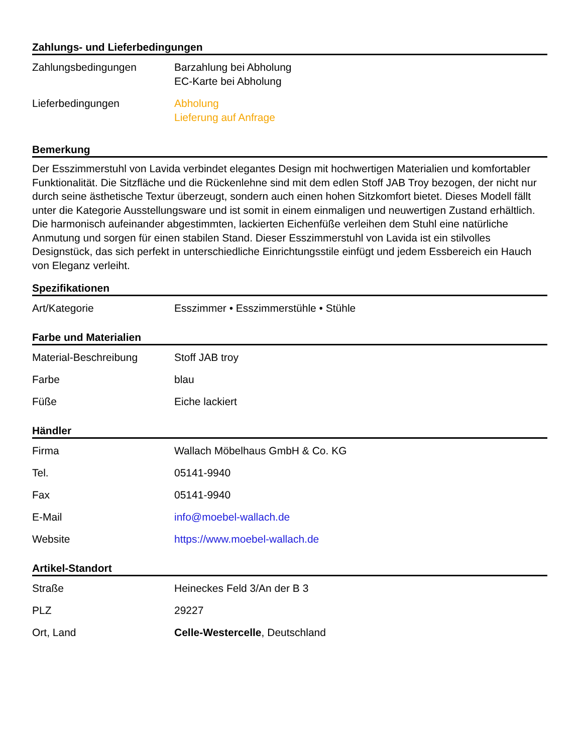Zahlungs- und Lieferbedingungen
| Zahlungsbedingungen | Barzahlung bei Abholung EC-Karte bei Abholung |
| Lieferbedingungen | Abholung Lieferung auf Anfrage |
Bemerkung
Der Esszimmerstuhl von Lavida verbindet elegantes Design mit hochwertigen Materialien und komfortabler Funktionalität. Die Sitzfläche und die Rückenlehne sind mit dem edlen Stoff JAB Troy bezogen, der nicht nur durch seine ästhetische Textur überzeugt, sondern auch einen hohen Sitzkomfort bietet. Dieses Modell fällt unter die Kategorie Ausstellungsware und ist somit in einem einmaligen und neuwertigen Zustand erhältlich. Die harmonisch aufeinander abgestimmten, lackierten Eichenfüße verleihen dem Stuhl eine natürliche Anmutung und sorgen für einen stabilen Stand. Dieser Esszimmerstuhl von Lavida ist ein stilvolles Designstück, das sich perfekt in unterschiedliche Einrichtungsstile einfügt und jedem Essbereich ein Hauch von Eleganz verleiht.
Spezifikationen
| Art/Kategorie | Esszimmer • Esszimmerstühle • Stühle |
Farbe und Materialien
| Material-Beschreibung | Stoff JAB troy |
| Farbe | blau |
| Füße | Eiche lackiert |
Händler
| Firma | Wallach Möbelhaus GmbH & Co. KG |
| Tel. | 05141-9940 |
| Fax | 05141-9940 |
| E-Mail | info@moebel-wallach.de |
| Website | https://www.moebel-wallach.de |
Artikel-Standort
| Straße | Heineckes Feld 3/An der B 3 |
| PLZ | 29227 |
| Ort, Land | Celle-Westercelle , Deutschland |